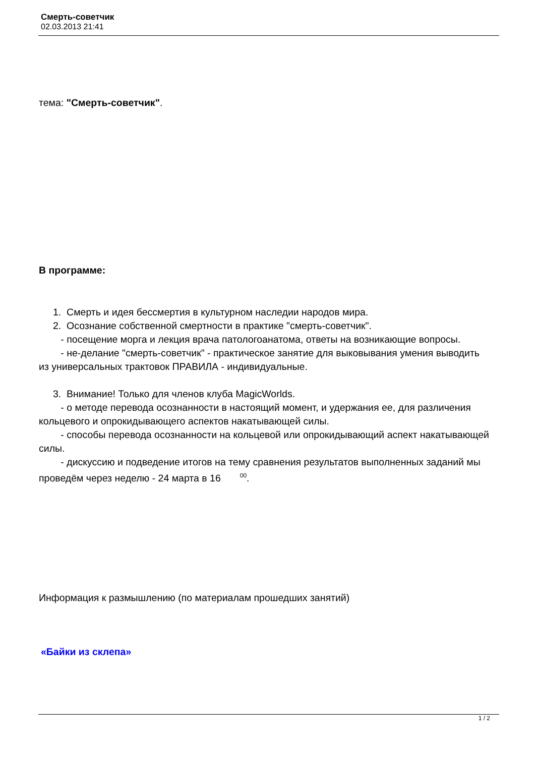Смерть-советчик
02.03.2013 21:41
тема: "Смерть-советчик".
В программе:
1. Смерть и идея бессмертия в культурном наследии народов мира.
2. Осознание собственной смертности в практике "смерть-советчик".
- посещение морга и лекция врача патологоанатома, ответы на возникающие вопросы.
- не-делание "смерть-советчик" - практическое занятие для выковывания умения выводить из универсальных трактовок ПРАВИЛА - индивидуальные.
3. Внимание! Только для членов клуба MagicWorlds.
- о методе перевода осознанности в настоящий момент, и удержания ее, для различения кольцевого и опрокидывающего аспектов накатывающей силы.
- способы перевода осознанности на кольцевой или опрокидывающий аспект накатывающей силы.
- дискуссию и подведение итогов на тему сравнения результатов выполненных заданий мы проведём через неделю - 24 марта в 16 <sup>00</sup>.
Информация к размышлению (по материалам прошедших занятий)
«Байки из склепа»
1 / 2